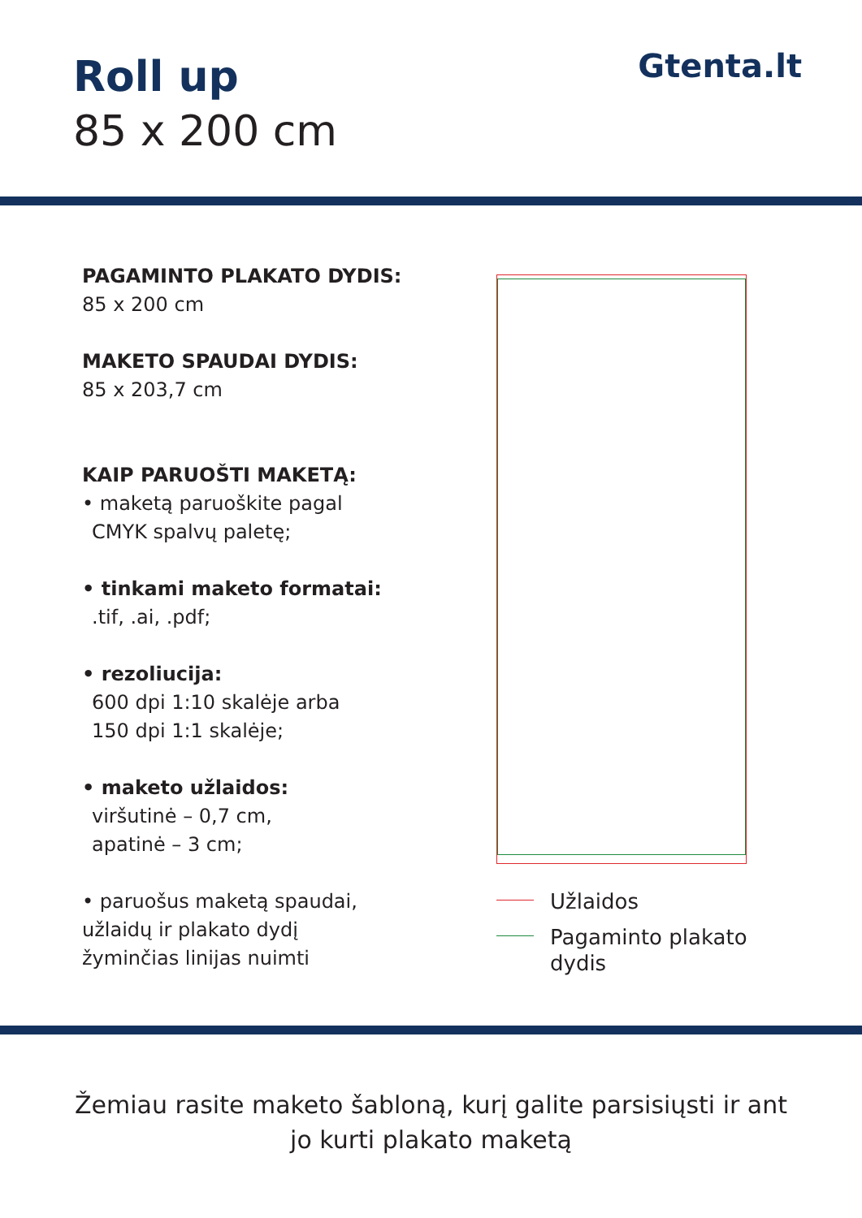Roll up
85 x 200 cm
Gtenta.lt
PAGAMINTO PLAKATO DYDIS:
85 x 200 cm
MAKETO SPAUDAI DYDIS:
85 x 203,7 cm
KAIP PARUOŠTI MAKETĄ:
• maketą paruoškite pagal
CMYK spalvų paletę;
• tinkami maketo formatai:
.tif, .ai, .pdf;
• rezoliucija:
600 dpi 1:10 skalėje arba
150 dpi 1:1 skalėje;
• maketo užlaidos:
viršutinė – 0,7 cm,
apatinė – 3 cm;
• paruošus maketą spaudai,
užlaidų ir plakato dydį
žyminčias linijas nuimti
Užlaidos
Pagaminto plakato
dydis
Žemiau rasite maketo šabloną, kurį galite parsisiųsti ir ant jo kurti plakato maketą